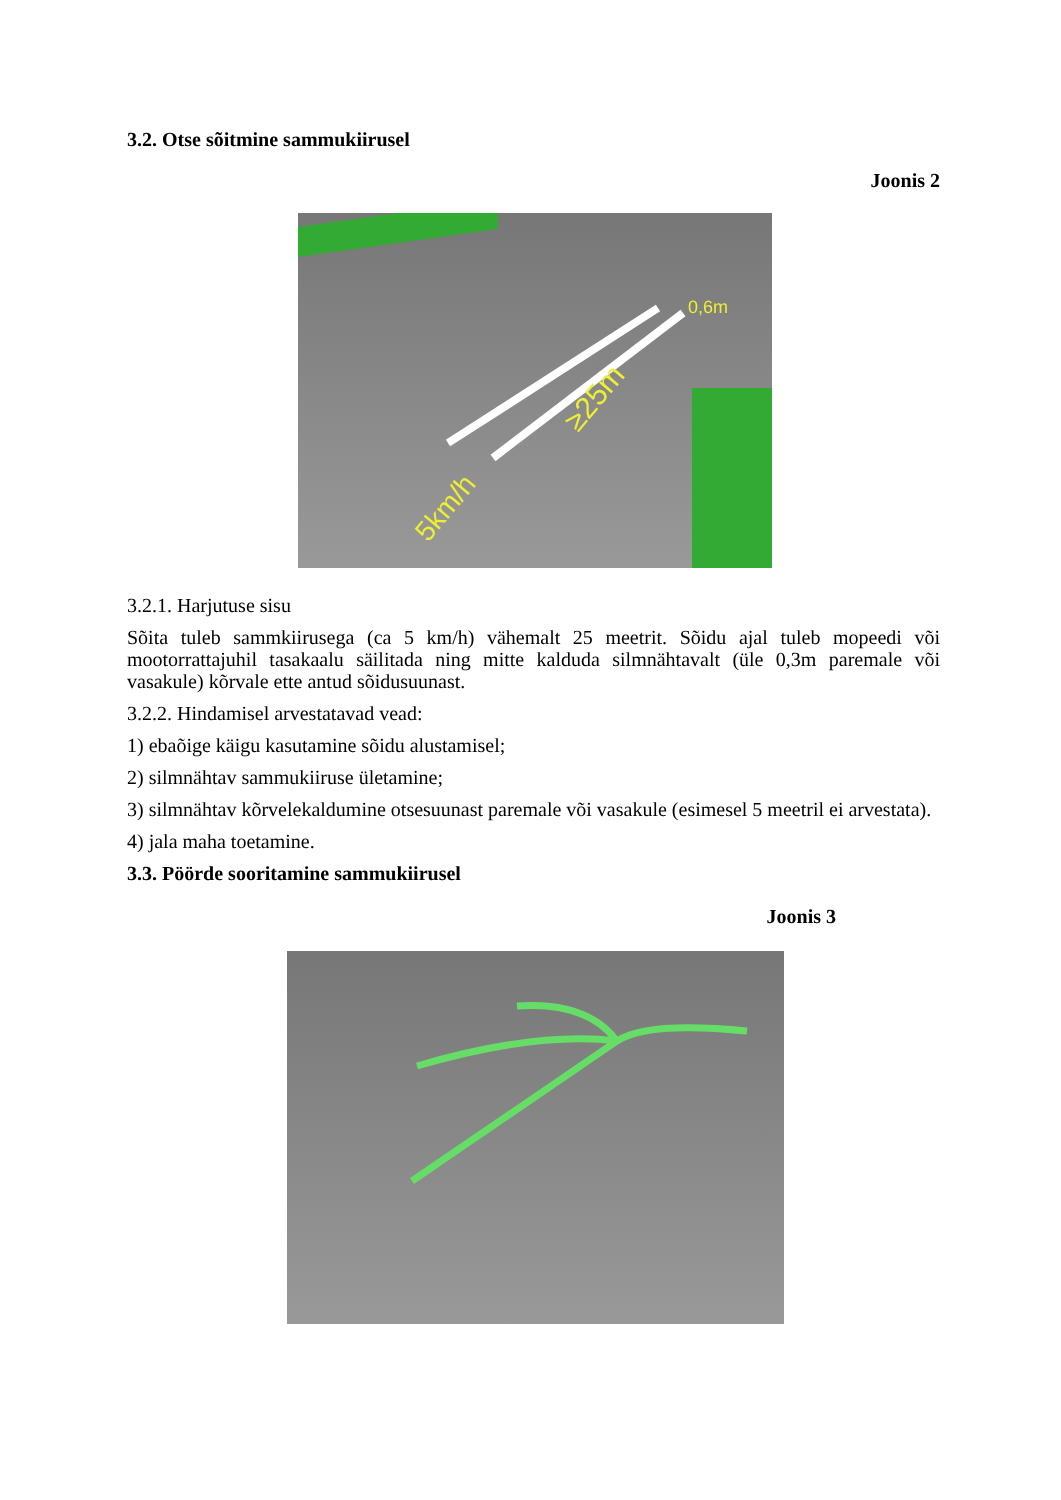3.2. Otse sõitmine sammukiirusel
Joonis 2
0,6m
≥25m
5km/h
3.2.1. Harjutuse sisu
Sõita tuleb sammkiirusega (ca 5 km/h) vähemalt 25 meetrit. Sõidu ajal tuleb mopeedi või mootorrattajuhil tasakaalu säilitada ning mitte kalduda silmnähtavalt (üle 0,3m paremale või vasakule) kõrvale ette antud sõidusuunast.
3.2.2. Hindamisel arvestatavad vead:
1) ebaõige käigu kasutamine sõidu alustamisel;
2) silmnähtav sammukiiruse ületamine;
3) silmnähtav kõrvelekaldumine otsesuunast paremale või vasakule (esimesel 5 meetril ei arvestata).
4) jala maha toetamine.
3.3. Pöörde sooritamine sammukiirusel
Joonis 3